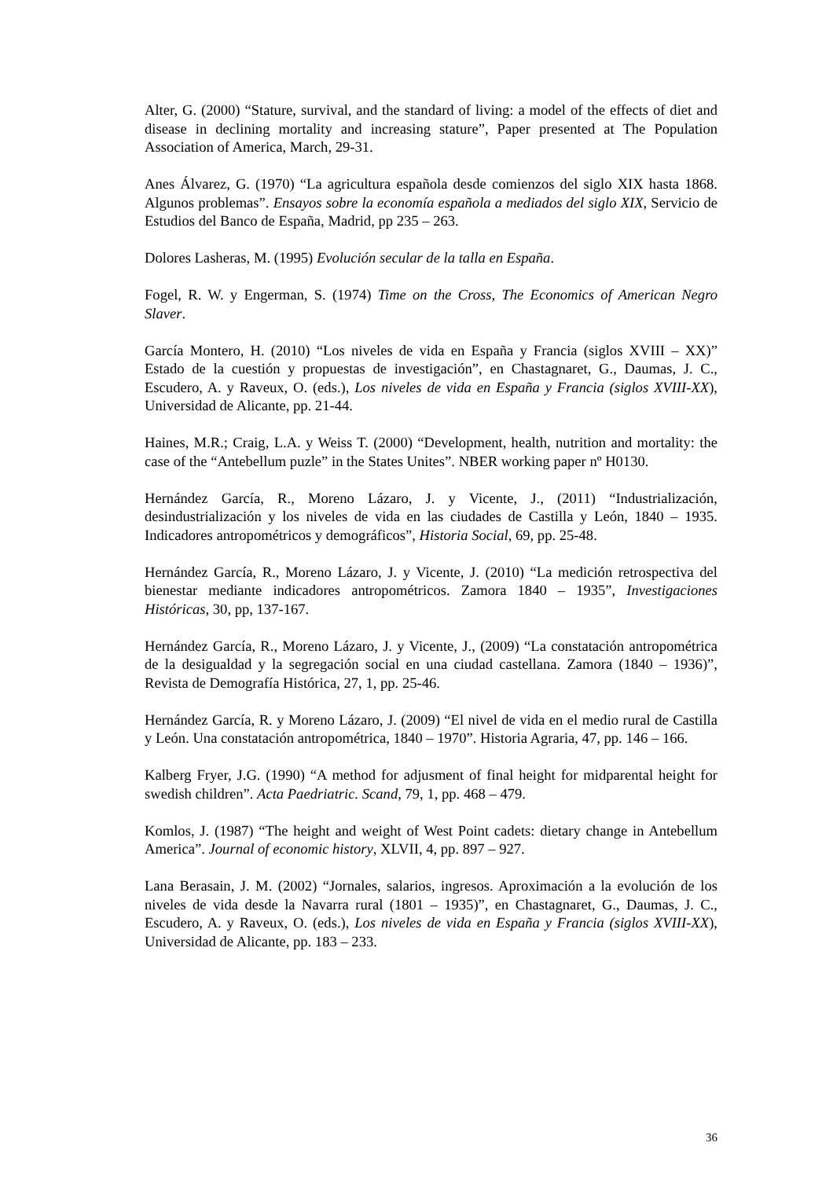Alter, G. (2000) “Stature, survival, and the standard of living: a model of the effects of diet and disease in declining mortality and increasing stature”, Paper presented at The Population Association of America, March, 29-31.
Anes Álvarez, G. (1970) “La agricultura española desde comienzos del siglo XIX hasta 1868. Algunos problemas”. Ensayos sobre la economía española a mediados del siglo XIX, Servicio de Estudios del Banco de España, Madrid, pp 235 – 263.
Dolores Lasheras, M. (1995) Evolución secular de la talla en España.
Fogel, R. W. y Engerman, S. (1974) Time on the Cross, The Economics of American Negro Slaver.
García Montero, H. (2010) “Los niveles de vida en España y Francia (siglos XVIII – XX)” Estado de la cuestión y propuestas de investigación”, en Chastagnaret, G., Daumas, J. C., Escudero, A. y Raveux, O. (eds.), Los niveles de vida en España y Francia (siglos XVIII-XX), Universidad de Alicante, pp. 21-44.
Haines, M.R.; Craig, L.A. y Weiss T. (2000) “Development, health, nutrition and mortality: the case of the “Antebellum puzle” in the States Unites”. NBER working paper nº H0130.
Hernández García, R., Moreno Lázaro, J. y Vicente, J., (2011) “Industrialización, desindustrialización y los niveles de vida en las ciudades de Castilla y León, 1840 – 1935. Indicadores antropométricos y demográficos”, Historia Social, 69, pp. 25-48.
Hernández García, R., Moreno Lázaro, J. y Vicente, J. (2010) “La medición retrospectiva del bienestar mediante indicadores antropométricos. Zamora 1840 – 1935”, Investigaciones Históricas, 30, pp, 137-167.
Hernández García, R., Moreno Lázaro, J. y Vicente, J., (2009) “La constatación antropométrica de la desigualdad y la segregación social en una ciudad castellana. Zamora (1840 – 1936)”, Revista de Demografía Histórica, 27, 1, pp. 25-46.
Hernández García, R. y Moreno Lázaro, J. (2009) “El nivel de vida en el medio rural de Castilla y León. Una constatación antropométrica, 1840 – 1970”. Historia Agraria, 47, pp. 146 – 166.
Kalberg Fryer, J.G. (1990) “A method for adjusment of final height for midparental height for swedish children”. Acta Paedriatric. Scand, 79, 1, pp. 468 – 479.
Komlos, J. (1987) “The height and weight of West Point cadets: dietary change in Antebellum America”. Journal of economic history, XLVII, 4, pp. 897 – 927.
Lana Berasain, J. M. (2002) “Jornales, salarios, ingresos. Aproximación a la evolución de los niveles de vida desde la Navarra rural (1801 – 1935)”, en Chastagnaret, G., Daumas, J. C., Escudero, A. y Raveux, O. (eds.), Los niveles de vida en España y Francia (siglos XVIII-XX), Universidad de Alicante, pp. 183 – 233.
36